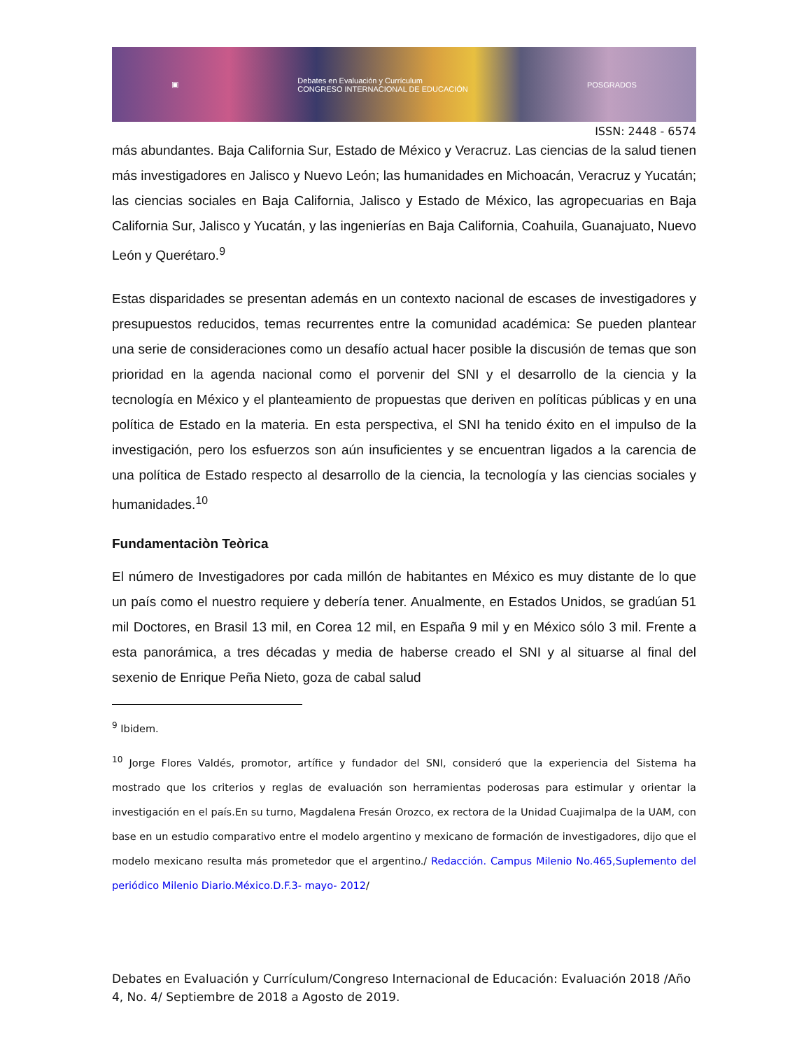▣ Debates en Evaluación y Currículum
CONGRESO INTERNACIONAL DE EDUCACIÓN POSGRADOS
ISSN: 2448 - 6574
más abundantes. Baja California Sur, Estado de México y Veracruz. Las ciencias de la salud tienen más investigadores en Jalisco y Nuevo León; las humanidades en Michoacán, Veracruz y Yucatán; las ciencias sociales en Baja California, Jalisco y Estado de México, las agropecuarias en Baja California Sur, Jalisco y Yucatán, y las ingenierías en Baja California, Coahuila, Guanajuato, Nuevo León y Querétaro.<sup>9</sup>
Estas disparidades se presentan además en un contexto nacional de escases de investigadores y presupuestos reducidos, temas recurrentes entre la comunidad académica: Se pueden plantear una serie de consideraciones como un desafío actual hacer posible la discusión de temas que son prioridad en la agenda nacional como el porvenir del SNI y el desarrollo de la ciencia y la tecnología en México y el planteamiento de propuestas que deriven en políticas públicas y en una política de Estado en la materia. En esta perspectiva, el SNI ha tenido éxito en el impulso de la investigación, pero los esfuerzos son aún insuficientes y se encuentran ligados a la carencia de una política de Estado respecto al desarrollo de la ciencia, la tecnología y las ciencias sociales y humanidades.<sup>10</sup>
Fundamentaciòn Teòrica
El número de Investigadores por cada millón de habitantes en México es muy distante de lo que un país como el nuestro requiere y debería tener. Anualmente, en Estados Unidos, se gradúan 51 mil Doctores, en Brasil 13 mil, en Corea 12 mil, en España 9 mil y en México sólo 3 mil. Frente a esta panorámica, a tres décadas y media de haberse creado el SNI y al situarse al final del sexenio de Enrique Peña Nieto, goza de cabal salud
<sup>9</sup> Ibidem.
<sup>10</sup> Jorge Flores Valdés, promotor, artífice y fundador del SNI, consideró que la experiencia del Sistema ha mostrado que los criterios y reglas de evaluación son herramientas poderosas para estimular y orientar la investigación en el país.En su turno, Magdalena Fresán Orozco, ex rectora de la Unidad Cuajimalpa de la UAM, con base en un estudio comparativo entre el modelo argentino y mexicano de formación de investigadores, dijo que el modelo mexicano resulta más prometedor que el argentino./ Redacción. Campus Milenio No.465,Suplemento del periódico Milenio Diario.México.D.F.3- mayo- 2012/
Debates en Evaluación y Currículum/Congreso Internacional de Educación: Evaluación 2018 /Año 4, No. 4/ Septiembre de 2018 a Agosto de 2019.